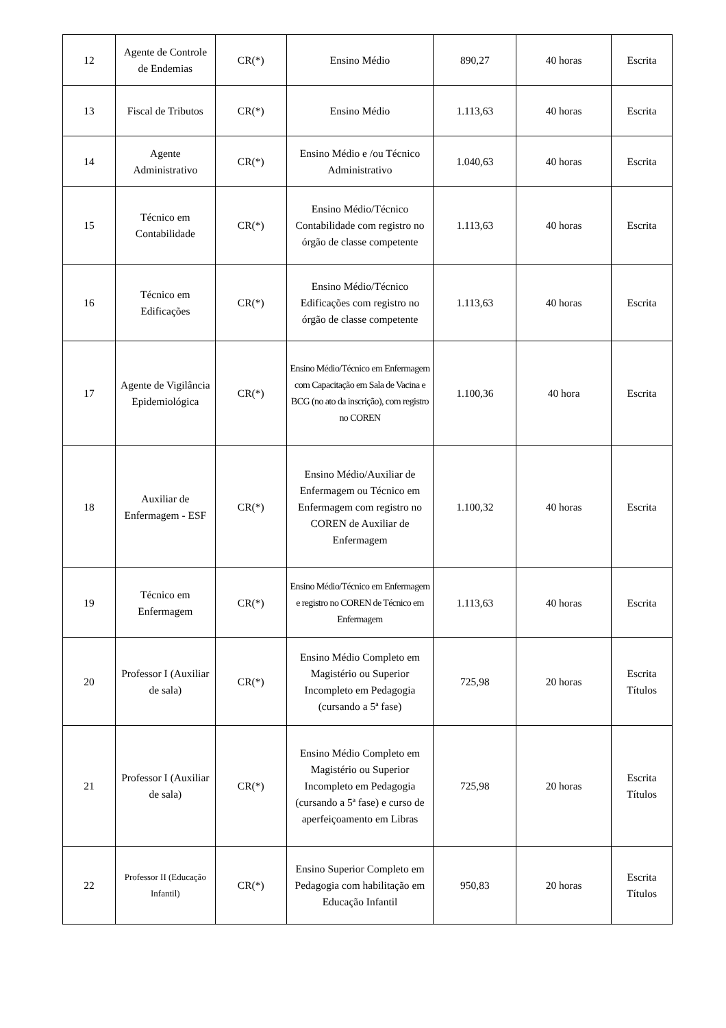| 12 | Agente de Controle de Endemias | CR(*) | Ensino Médio | 890,27 | 40 horas | Escrita |
| 13 | Fiscal de Tributos | CR(*) | Ensino Médio | 1.113,63 | 40 horas | Escrita |
| 14 | Agente Administrativo | CR(*) | Ensino Médio e /ou Técnico Administrativo | 1.040,63 | 40 horas | Escrita |
| 15 | Técnico em Contabilidade | CR(*) | Ensino Médio/Técnico Contabilidade com registro no órgão de classe competente | 1.113,63 | 40 horas | Escrita |
| 16 | Técnico em Edificações | CR(*) | Ensino Médio/Técnico Edificações com registro no órgão de classe competente | 1.113,63 | 40 horas | Escrita |
| 17 | Agente de Vigilância Epidemiológica | CR(*) | Ensino Médio/Técnico em Enfermagem com Capacitação em Sala de Vacina e BCG (no ato da inscrição), com registro no COREN | 1.100,36 | 40 hora | Escrita |
| 18 | Auxiliar de Enfermagem - ESF | CR(*) | Ensino Médio/Auxiliar de Enfermagem ou Técnico em Enfermagem com registro no COREN de Auxiliar de Enfermagem | 1.100,32 | 40 horas | Escrita |
| 19 | Técnico em Enfermagem | CR(*) | Ensino Médio/Técnico em Enfermagem e registro no COREN de Técnico em Enfermagem | 1.113,63 | 40 horas | Escrita |
| 20 | Professor I (Auxiliar de sala) | CR(*) | Ensino Médio Completo em Magistério ou Superior Incompleto em Pedagogia (cursando a 5ª fase) | 725,98 | 20 horas | Escrita Títulos |
| 21 | Professor I (Auxiliar de sala) | CR(*) | Ensino Médio Completo em Magistério ou Superior Incompleto em Pedagogia (cursando a 5ª fase) e curso de aperfeiçoamento em Libras | 725,98 | 20 horas | Escrita Títulos |
| 22 | Professor II (Educação Infantil) | CR(*) | Ensino Superior Completo em Pedagogia com habilitação em Educação Infantil | 950,83 | 20 horas | Escrita Títulos |